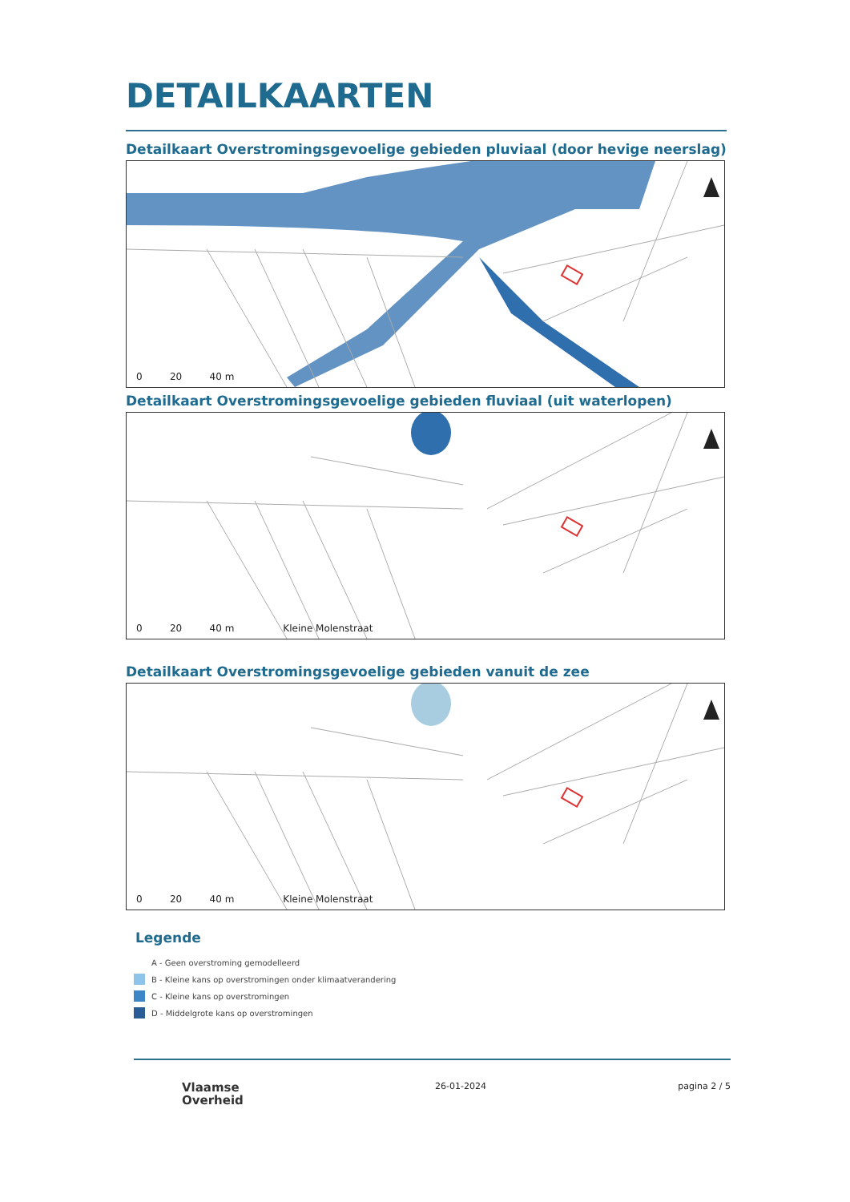DETAILKAARTEN
Detailkaart Overstromingsgevoelige gebieden pluviaal (door hevige neerslag)
0 20 40 m
Detailkaart Overstromingsgevoelige gebieden fluviaal (uit waterlopen)
0 20 40 m Kleine Molenstraat
Detailkaart Overstromingsgevoelige gebieden vanuit de zee
0 20 40 m Kleine Molenstraat
Legende
A - Geen overstroming gemodelleerd
B - Kleine kans op overstromingen onder klimaatverandering
C - Kleine kans op overstromingen
D - Middelgrote kans op overstromingen
Vlaamse
Overheid
26-01-2024 pagina 2 / 5